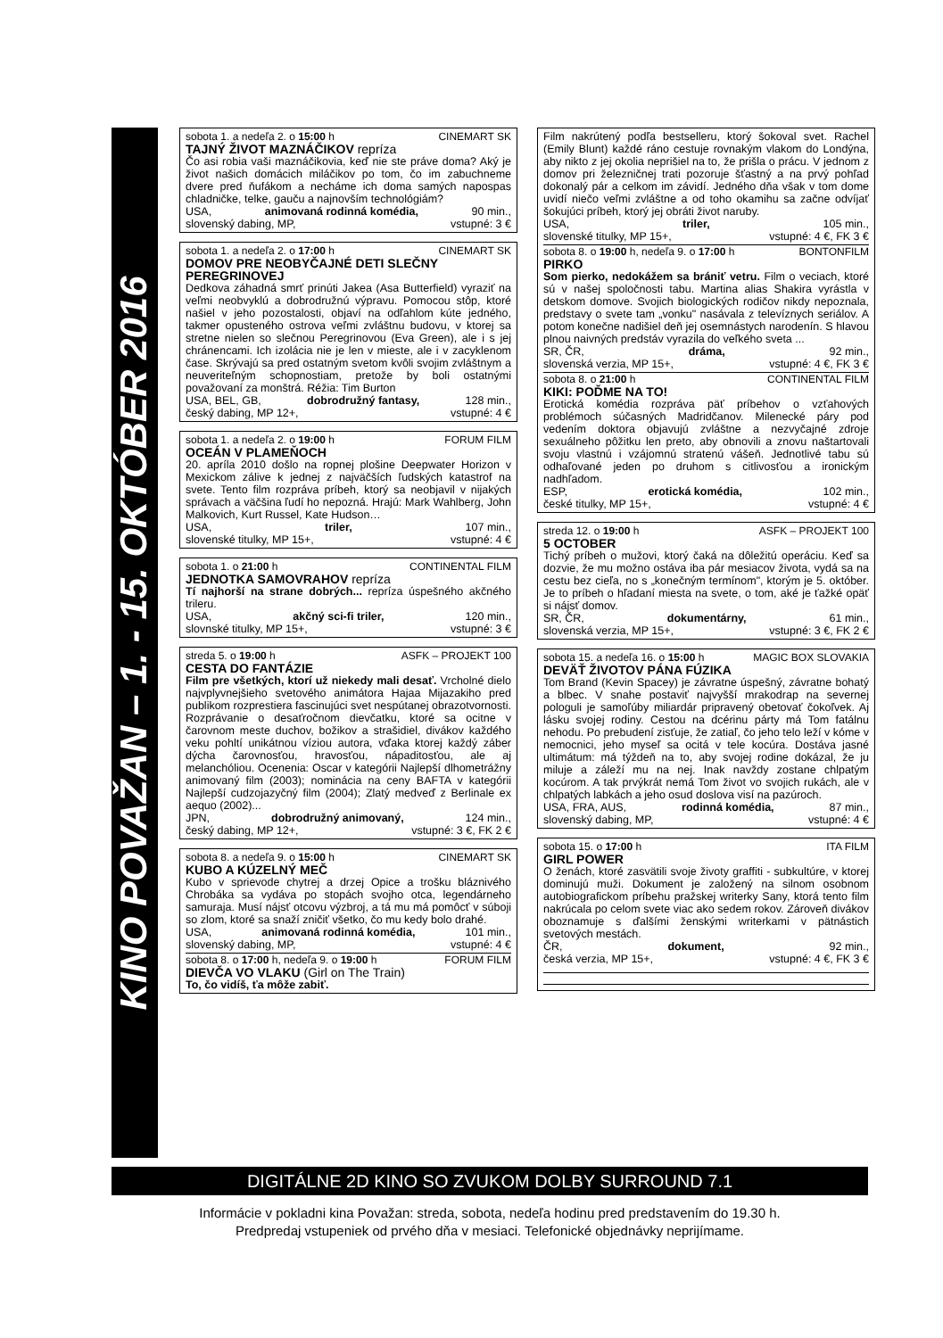KINO POVAŽAN – 1. - 15. OKTÓBER 2016
sobota 1. a nedeľa 2. o 15:00 h CINEMART SK
TAJNÝ ŽIVOT MAZNÁČIKOV repríza
Čo asi robia vaši maznáčikovia, keď nie ste práve doma? Aký je život našich domácich miláčikov po tom, čo im zabuchneme dvere pred ňufákom a necháme ich doma samých napospas chladničke, telke, gauču a najnovším technológiám?
USA, animovaná rodinná komédia, 90 min.,
slovenský dabing, MP, vstupné: 3 €
sobota 1. a nedeľa 2. o 17:00 h CINEMART SK
DOMOV PRE NEOBYČAJNÉ DETI SLEČNY PEREGRINOVEJ
Dedkova záhadná smrť prinúti Jakea (Asa Butterfield) vyraziť na veľmi neobvyklú a dobrodružnú výpravu. Pomocou stôp, ktoré našiel v jeho pozostalosti, objaví na odľahlom kúte jedného, takmer opusteného ostrova veľmi zvláštnu budovu, v ktorej sa stretne nielen so slečnou Peregrinovou (Eva Green), ale i s jej chránencami. Ich izolácia nie je len v mieste, ale i v zacyklenom čase. Skrývajú sa pred ostatným svetom kvôli svojim zvláštnym a neuveriteľným schopnostiam, pretože by boli ostatnými považovaní za monštrá. Réžia: Tim Burton
USA, BEL, GB, dobrodružný fantasy, 128 min.,
český dabing, MP 12+, vstupné: 4 €
sobota 1. a nedeľa 2. o 19:00 h FORUM FILM
OCEÁN V PLAMEŇOCH
20. apríla 2010 došlo na ropnej plošine Deepwater Horizon v Mexickom zálive k jednej z najväčších ľudských katastrof na svete. Tento film rozpráva príbeh, ktorý sa neobjavil v nijakých správach a väčšina ľudí ho nepozná. Hrajú: Mark Wahlberg, John Malkovich, Kurt Russel, Kate Hudson…
USA, triler, 107 min.,
slovenské titulky, MP 15+, vstupné: 4 €
sobota 1. o 21:00 h CONTINENTAL FILM
JEDNOTKA SAMOVRAHOV repríza
Tí najhorší na strane dobrých... repríza úspešného akčného trileru.
USA, akčný sci-fi triler, 120 min.,
slovnské titulky, MP 15+, vstupné: 3 €
streda 5. o 19:00 h ASFK – PROJEKT 100
CESTA DO FANTÁZIE
Film pre všetkých, ktorí už niekedy mali desať. Vrcholné dielo najvplyvnejšieho svetového animátora Hajaa Mijazakiho pred publikom rozprestiera fascinujúci svet nespútanej obrazotvornosti. Rozprávanie o desaťročnom dievčatku, ktoré sa ocitne v čarovnom meste duchov, božikov a strašidiel, divákov každého veku pohltí unikátnou víziou autora, vďaka ktorej každý záber dýcha čarovnosťou, hravosťou, nápaditosťou, ale aj melanchóliou. Ocenenia: Oscar v kategórii Najlepší dlhometrážny animovaný film (2003); nominácia na ceny BAFTA v kategórii Najlepší cudzojazyčný film (2004); Zlatý medveď z Berlinale ex aequo (2002)...
JPN, dobrodružný animovaný, 124 min.,
český dabing, MP 12+, vstupné: 3 €, FK 2 €
sobota 8. a nedeľa 9. o 15:00 h CINEMART SK
KUBO A KÚZELNÝ MEČ
Kubo v sprievode chytrej a drzej Opice a trošku bláznivého Chrobáka sa vydáva po stopách svojho otca, legendárneho samuraja. Musí nájsť otcovu výzbroj, a tá mu má pomôcť v súboji so zlom, ktoré sa snaží zničiť všetko, čo mu kedy bolo drahé.
USA, animovaná rodinná komédia, 101 min.,
slovenský dabing, MP, vstupné: 4 €
sobota 8. o 17:00 h, nedeľa 9. o 19:00 h FORUM FILM
DIEVČA VO VLAKU (Girl on The Train)
To, čo vidíš, ťa môže zabiť.
Film nakrútený podľa bestselleru, ktorý šokoval svet. Rachel (Emily Blunt) každé ráno cestuje rovnakým vlakom do Londýna, aby nikto z jej okolia neprišiel na to, že prišla o prácu. V jednom z domov pri železničnej trati pozoruje šťastný a na prvý pohľad dokonalý pár a celkom im závidí. Jedného dňa však v tom dome uvidí niečo veľmi zvláštne a od toho okamihu sa začne odvíjať šokujúci príbeh, ktorý jej obráti život naruby.
USA, triler, 105 min.,
slovenské titulky, MP 15+, vstupné: 4 €, FK 3 €
sobota 8. o 19:00 h, nedeľa 9. o 17:00 h BONTONFILM
PIRKO
Som pierko, nedokážem sa brániť vetru. Film o veciach, ktoré sú v našej spoločnosti tabu. Martina alias Shakira vyrástla v detskom domove. Svojich biologických rodičov nikdy nepoznala, predstavy o svete tam „vonku" nasávala z televíznych seriálov. A potom konečne nadišiel deň jej osemnástych narodenín. S hlavou plnou naivných predstáv vyrazila do veľkého sveta ...
SR, ČR, dráma, 92 min.,
slovenská verzia, MP 15+, vstupné: 4 €, FK 3 €
sobota 8. o 21:00 h CONTINENTAL FILM
KIKI: POĎME NA TO!
Erotická komédia rozpráva päť príbehov o vzťahových problémoch súčasných Madridčanov. Milenecké páry pod vedením doktora objavujú zvláštne a nezvyčajné zdroje sexuálneho pôžitku len preto, aby obnovili a znovu naštartovali svoju vlastnú i vzájomnú stratenú vášeň. Jednotlivé tabu sú odhaľované jeden po druhom s citlivosťou a ironickým nadhľadom.
ESP, erotická komédia, 102 min.,
české titulky, MP 15+, vstupné: 4 €
streda 12. o 19:00 h ASFK – PROJEKT 100
5 OCTOBER
Tichý príbeh o mužovi, ktorý čaká na dôležitú operáciu. Keď sa dozvie, že mu možno ostáva iba pár mesiacov života, vydá sa na cestu bez cieľa, no s „konečným termínom", ktorým je 5. október. Je to príbeh o hľadaní miesta na svete, o tom, aké je ťažké opäť si nájsť domov.
SR, ČR, dokumentárny, 61 min.,
slovenská verzia, MP 15+, vstupné: 3 €, FK 2 €
sobota 15. a nedeľa 16. o 15:00 h MAGIC BOX SLOVAKIA
DEVÄŤ ŽIVOTOV PÁNA FÚZIKA
Tom Brand (Kevin Spacey) je závratne úspešný, závratne bohatý a blbec. V snahe postaviť najvyšší mrakodrap na severnej pologuli je samoľúby miliardár pripravený obetovať čokoľvek. Aj lásku svojej rodiny. Cestou na dcérinu párty má Tom fatálnu nehodu. Po prebudení zisťuje, že zatiaľ, čo jeho telo leží v kóme v nemocnici, jeho myseľ sa ocitá v tele kocúra. Dostáva jasné ultimátum: má týždeň na to, aby svojej rodine dokázal, že ju miluje a záleží mu na nej. Inak navždy zostane chlpatým kocúrom. A tak prvýkrát nemá Tom život vo svojich rukách, ale v chlpatých labkách a jeho osud doslova visí na pazúroch.
USA, FRA, AUS, rodinná komédia, 87 min.,
slovenský dabing, MP, vstupné: 4 €
sobota 15. o 17:00 h ITA FILM
GIRL POWER
O ženách, ktoré zasvätili svoje životy graffiti - subkultúre, v ktorej dominujú muži. Dokument je založený na silnom osobnom autobiografickom príbehu pražskej writerky Sany, ktorá tento film nakrúcala po celom svete viac ako sedem rokov. Zároveň divákov oboznamuje s ďalšími ženskými writerkami v pätnástich svetových mestách.
ČR, dokument, 92 min.,
česká verzia, MP 15+, vstupné: 4 €, FK 3 €
DIGITÁLNE 2D KINO SO ZVUKOM DOLBY SURROUND 7.1
Informácie v pokladni kina Považan: streda, sobota, nedeľa hodinu pred predstavením do 19.30 h.
Predpredaj vstupeniek od prvého dňa v mesiaci. Telefonické objednávky neprijímame.